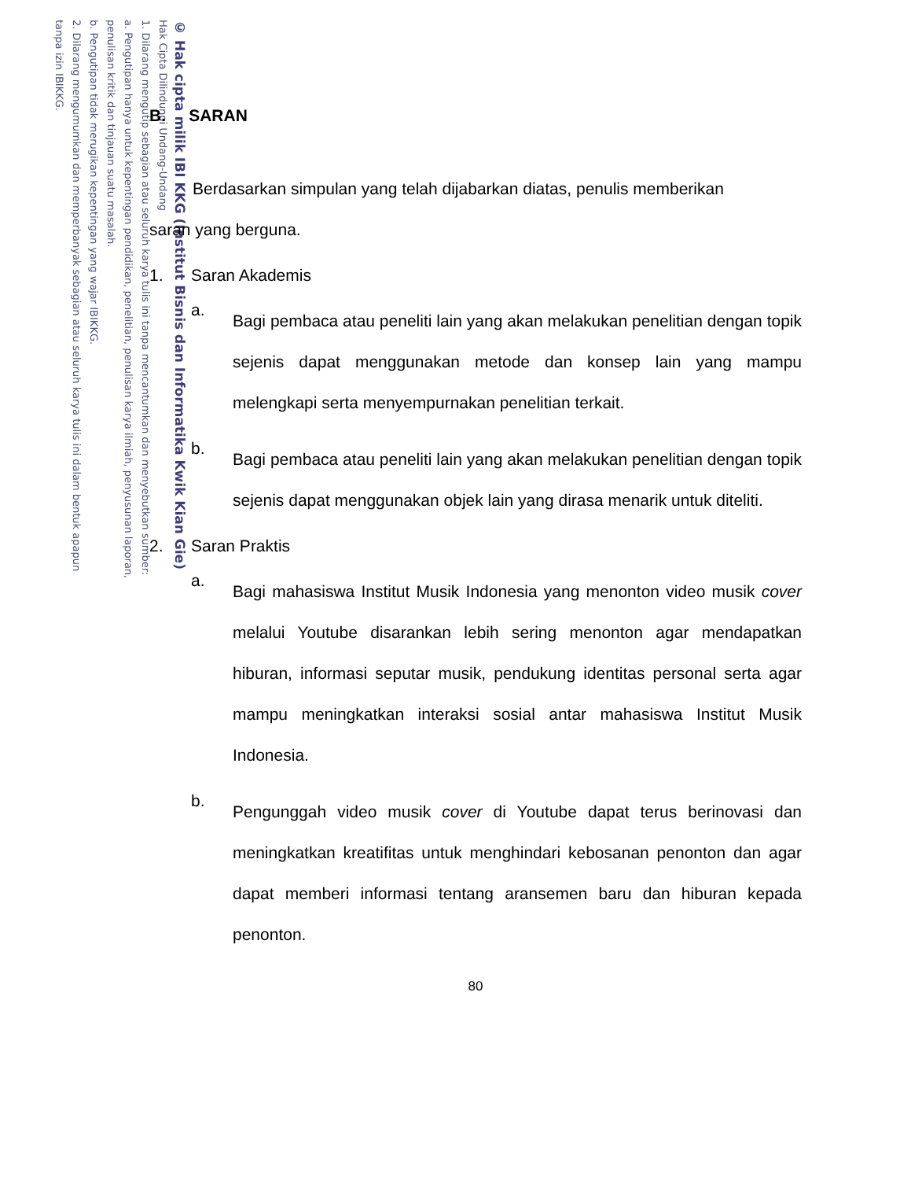© Hak cipta milik IBI KKG (Institut Bisnis dan Informatika Kwik Kian Gie)
Hak Cipta Dilindungi Undang-Undang
1. Dilarang mengutip sebagian atau seluruh karya tulis ini tanpa mencantumkan dan menyebutkan sumber:
a. Pengutipan hanya untuk kepentingan pendidikan, penelitian, penulisan karya ilmiah, penyusunan laporan,
penulisan kritik dan tinjauan suatu masalah.
b. Pengutipan tidak merugikan kepentingan yang wajar IBIKKG.
2. Dilarang mengumumkan dan memperbanyak sebagian atau seluruh karya tulis ini dalam bentuk apapun
tanpa izin IBIKKG.
B. SARAN
Berdasarkan simpulan yang telah dijabarkan diatas, penulis memberikan
saran yang berguna.
1. Saran Akademis
a.
Bagi pembaca atau peneliti lain yang akan melakukan penelitian dengan topik sejenis dapat menggunakan metode dan konsep lain yang mampu melengkapi serta menyempurnakan penelitian terkait.
b.
Bagi pembaca atau peneliti lain yang akan melakukan penelitian dengan topik sejenis dapat menggunakan objek lain yang dirasa menarik untuk diteliti.
2. Saran Praktis
a.
Bagi mahasiswa Institut Musik Indonesia yang menonton video musik cover melalui Youtube disarankan lebih sering menonton agar mendapatkan hiburan, informasi seputar musik, pendukung identitas personal serta agar mampu meningkatkan interaksi sosial antar mahasiswa Institut Musik Indonesia.
b.
Pengunggah video musik cover di Youtube dapat terus berinovasi dan meningkatkan kreatifitas untuk menghindari kebosanan penonton dan agar dapat memberi informasi tentang aransemen baru dan hiburan kepada penonton.
80